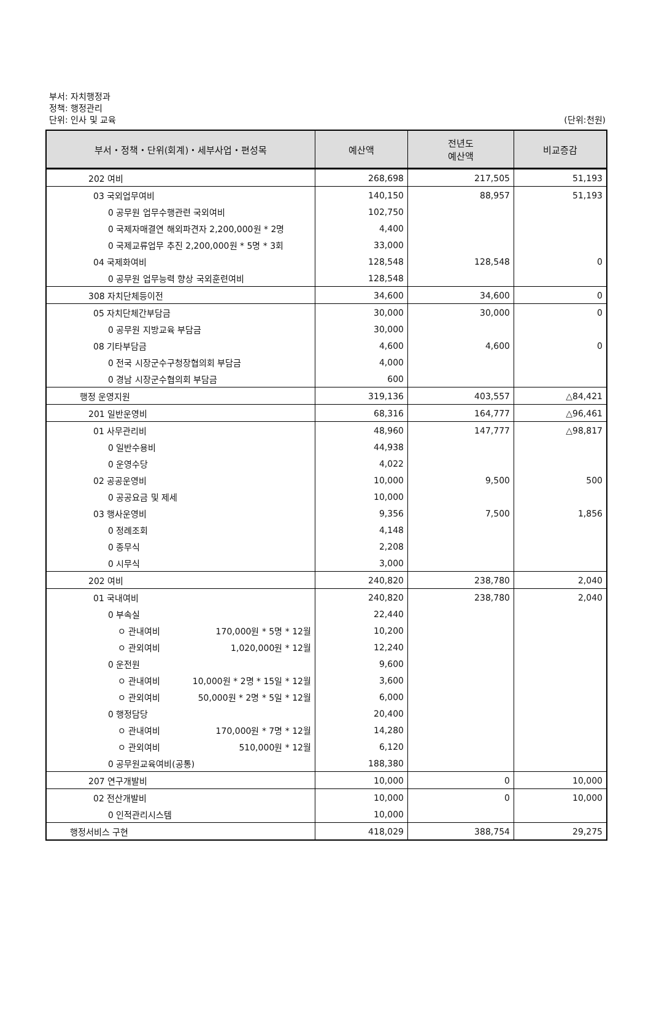부서: 자치행정과
정책: 행정관리
단위: 인사 및 교육
(단위:천원)
| 부서・정책・단위(회계)・세부사업・편성목 | 예산액 | 전년도 예산액 | 비교증감 |
| --- | --- | --- | --- |
| 202 여비 | 268,698 | 217,505 | 51,193 |
| 03 국외업무여비 | 140,150 | 88,957 | 51,193 |
| 0 공무원 업무수행관련 국외여비 | 102,750 | | |
| 0 국제자매결연 해외파견자 2,200,000원 * 2명 | 4,400 | | |
| 0 국제교류업무 추진 2,200,000원 * 5명 * 3회 | 33,000 | | |
| 04 국제화여비 | 128,548 | 128,548 | 0 |
| 0 공무원 업무능력 향상 국외훈련여비 | 128,548 | | |
| 308 자치단체등이전 | 34,600 | 34,600 | 0 |
| 05 자치단체간부담금 | 30,000 | 30,000 | 0 |
| 0 공무원 지방교육 부담금 | 30,000 | | |
| 08 기타부담금 | 4,600 | 4,600 | 0 |
| 0 전국 시장군수구청장협의회 부담금 | 4,000 | | |
| 0 경남 시장군수협의회 부담금 | 600 | | |
| 행정 운영지원 | 319,136 | 403,557 | △84,421 |
| 201 일반운영비 | 68,316 | 164,777 | △96,461 |
| 01 사무관리비 | 48,960 | 147,777 | △98,817 |
| 0 일반수용비 | 44,938 | | |
| 0 운영수당 | 4,022 | | |
| 02 공공운영비 | 10,000 | 9,500 | 500 |
| 0 공공요금 및 제세 | 10,000 | | |
| 03 행사운영비 | 9,356 | 7,500 | 1,856 |
| 0 정례조회 | 4,148 | | |
| 0 종무식 | 2,208 | | |
| 0 시무식 | 3,000 | | |
| 202 여비 | 240,820 | 238,780 | 2,040 |
| 01 국내여비 | 240,820 | 238,780 | 2,040 |
| 0 부속실 | 22,440 | | |
| ㅇ 관내여비 170,000원 * 5명 * 12월 | 10,200 | | |
| ㅇ 관외여비 1,020,000원 * 12월 | 12,240 | | |
| 0 운전원 | 9,600 | | |
| ㅇ 관내여비 10,000원 * 2명 * 15일 * 12월 | 3,600 | | |
| ㅇ 관외여비 50,000원 * 2명 * 5일 * 12월 | 6,000 | | |
| 0 행정담당 | 20,400 | | |
| ㅇ 관내여비 170,000원 * 7명 * 12월 | 14,280 | | |
| ㅇ 관외여비 510,000원 * 12월 | 6,120 | | |
| 0 공무원교육여비(공통) | 188,380 | | |
| 207 연구개발비 | 10,000 | 0 | 10,000 |
| 02 전산개발비 | 10,000 | 0 | 10,000 |
| 0 인적관리시스템 | 10,000 | | |
| 행정서비스 구현 | 418,029 | 388,754 | 29,275 |